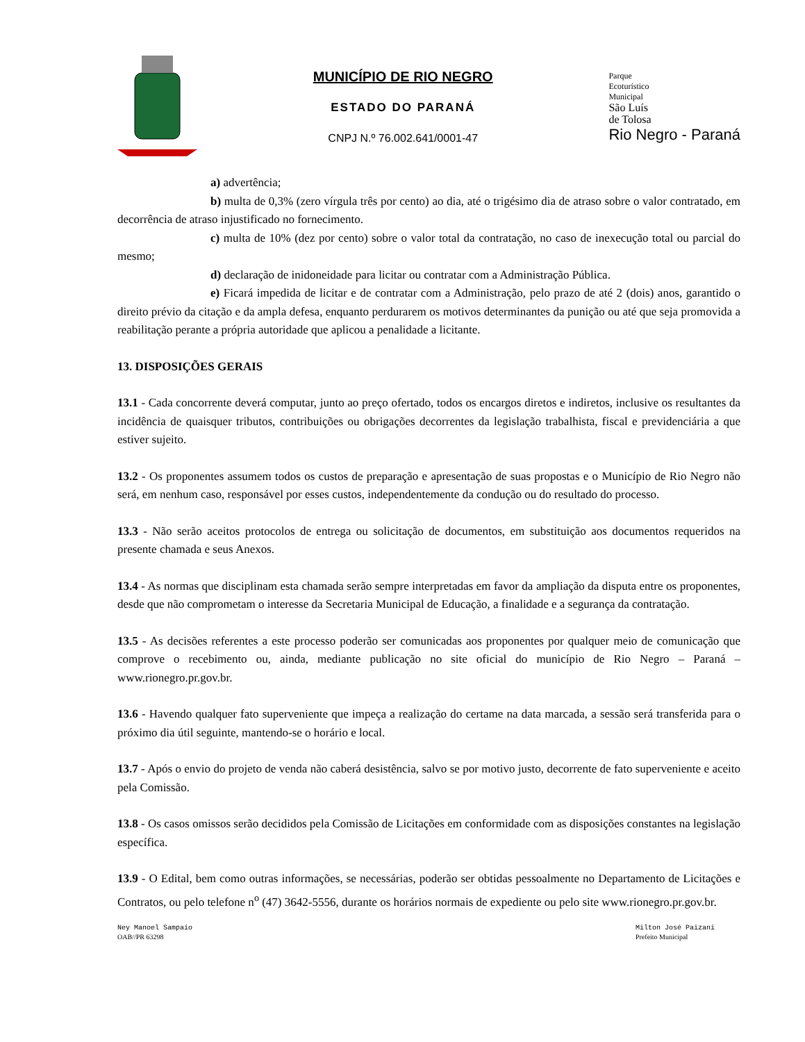MUNICÍPIO DE RIO NEGRO
ESTADO DO PARANÁ
CNPJ N.º 76.002.641/0001-47
Parque
Ecoturístico
Municipal
São Luís
de Tolosa
Rio Negro - Paraná
a) advertência;
b) multa de 0,3% (zero vírgula três por cento) ao dia, até o trigésimo dia de atraso sobre o valor contratado, em decorrência de atraso injustificado no fornecimento.
c) multa de 10% (dez por cento) sobre o valor total da contratação, no caso de inexecução total ou parcial do mesmo;
d) declaração de inidoneidade para licitar ou contratar com a Administração Pública.
e) Ficará impedida de licitar e de contratar com a Administração, pelo prazo de até 2 (dois) anos, garantido o direito prévio da citação e da ampla defesa, enquanto perdurarem os motivos determinantes da punição ou até que seja promovida a reabilitação perante a própria autoridade que aplicou a penalidade a licitante.
13. DISPOSIÇÕES GERAIS
13.1 - Cada concorrente deverá computar, junto ao preço ofertado, todos os encargos diretos e indiretos, inclusive os resultantes da incidência de quaisquer tributos, contribuições ou obrigações decorrentes da legislação trabalhista, fiscal e previdenciária a que estiver sujeito.
13.2 - Os proponentes assumem todos os custos de preparação e apresentação de suas propostas e o Município de Rio Negro não será, em nenhum caso, responsável por esses custos, independentemente da condução ou do resultado do processo.
13.3 - Não serão aceitos protocolos de entrega ou solicitação de documentos, em substituição aos documentos requeridos na presente chamada e seus Anexos.
13.4 - As normas que disciplinam esta chamada serão sempre interpretadas em favor da ampliação da disputa entre os proponentes, desde que não comprometam o interesse da Secretaria Municipal de Educação, a finalidade e a segurança da contratação.
13.5 - As decisões referentes a este processo poderão ser comunicadas aos proponentes por qualquer meio de comunicação que comprove o recebimento ou, ainda, mediante publicação no site oficial do município de Rio Negro – Paraná – www.rionegro.pr.gov.br.
13.6 - Havendo qualquer fato superveniente que impeça a realização do certame na data marcada, a sessão será transferida para o próximo dia útil seguinte, mantendo-se o horário e local.
13.7 - Após o envio do projeto de venda não caberá desistência, salvo se por motivo justo, decorrente de fato superveniente e aceito pela Comissão.
13.8 - Os casos omissos serão decididos pela Comissão de Licitações em conformidade com as disposições constantes na legislação específica.
13.9 - O Edital, bem como outras informações, se necessárias, poderão ser obtidas pessoalmente no Departamento de Licitações e Contratos, ou pelo telefone n<sup>o</sup> (47) 3642-5556, durante os horários normais de expediente ou pelo site www.rionegro.pr.gov.br.
Ney Manoel Sampaio
OAB//PR 63298
Milton José Paizani
Prefeito Municipal